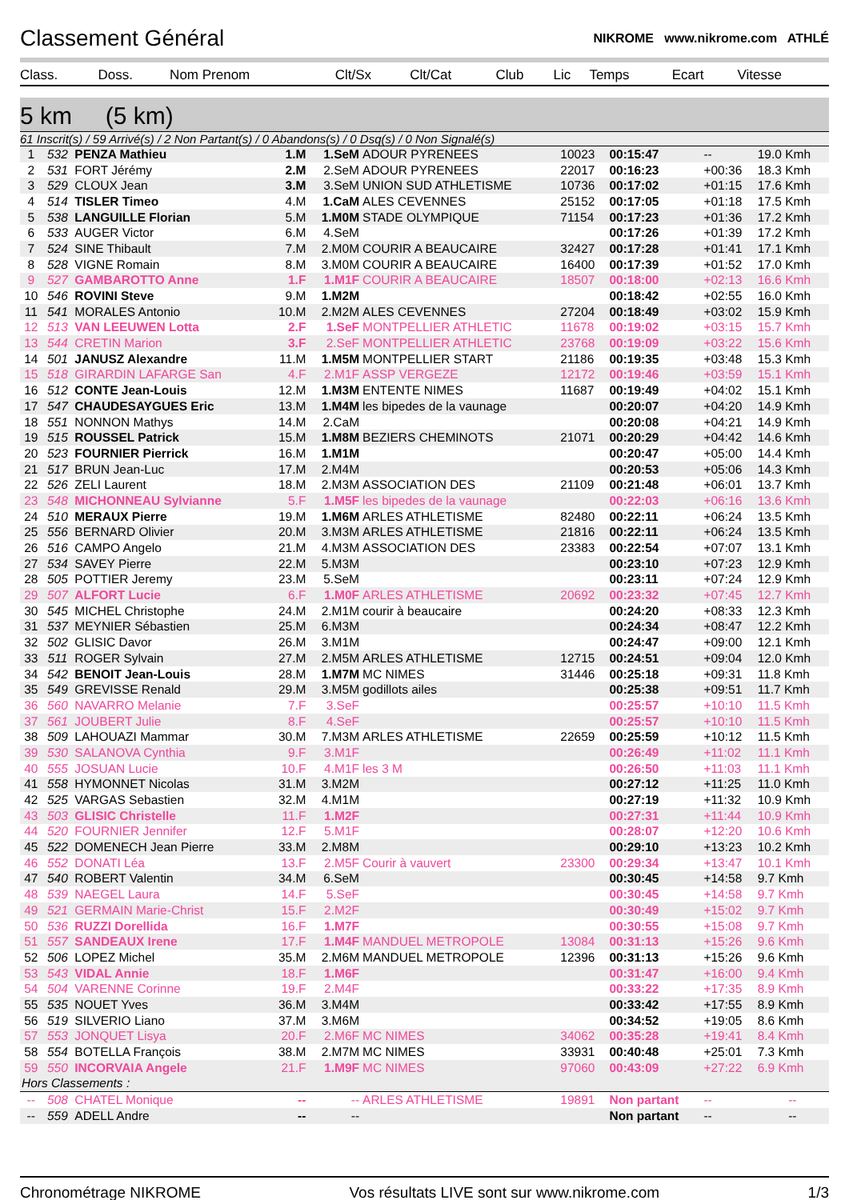Classement Général
NIKROME www.nikrome.com ATHLÉ
| Class. | Doss. | Nom Prenom | Clt/Sx | Clt/Cat | Club | Lic | Temps | Ecart | Vitesse |
| --- | --- | --- | --- | --- | --- | --- | --- | --- | --- |
5 km (5 km)
61 Inscrit(s) / 59 Arrivé(s) / 2 Non Partant(s) / 0 Abandons(s) / 0 Dsq(s) / 0 Non Signalé(s)
| 1 | 532 | PENZA Mathieu | 1.M | 1.SeM | ADOUR PYRENEES | 10023 | 00:15:47 | -- | 19.0 Kmh |
| 2 | 531 | FORT Jérémy | 2.M | 2.SeM | ADOUR PYRENEES | 22017 | 00:16:23 | +00:36 | 18.3 Kmh |
| 3 | 529 | CLOUX Jean | 3.M | 3.SeM | UNION SUD ATHLETISME | 10736 | 00:17:02 | +01:15 | 17.6 Kmh |
| 4 | 514 | TISLER Timeo | 4.M | 1.CaM | ALES CEVENNES | 25152 | 00:17:05 | +01:18 | 17.5 Kmh |
| 5 | 538 | LANGUILLE Florian | 5.M | 1.M0M | STADE OLYMPIQUE | 71154 | 00:17:23 | +01:36 | 17.2 Kmh |
| 6 | 533 | AUGER Victor | 6.M | 4.SeM | | | 00:17:26 | +01:39 | 17.2 Kmh |
| 7 | 524 | SINE Thibault | 7.M | 2.M0M | COURIR A BEAUCAIRE | 32427 | 00:17:28 | +01:41 | 17.1 Kmh |
| 8 | 528 | VIGNE Romain | 8.M | 3.M0M | COURIR A BEAUCAIRE | 16400 | 00:17:39 | +01:52 | 17.0 Kmh |
| 9 | 527 | GAMBAROTTO Anne | 1.F | 1.M1F | COURIR A BEAUCAIRE | 18507 | 00:18:00 | +02:13 | 16.6 Kmh |
| 10 | 546 | ROVINI Steve | 9.M | 1.M2M | | | 00:18:42 | +02:55 | 16.0 Kmh |
| 11 | 541 | MORALES Antonio | 10.M | 2.M2M | ALES CEVENNES | 27204 | 00:18:49 | +03:02 | 15.9 Kmh |
| 12 | 513 | VAN LEEUWEN Lotta | 2.F | 1.SeF | MONTPELLIER ATHLETIC | 11678 | 00:19:02 | +03:15 | 15.7 Kmh |
| 13 | 544 | CRETIN Marion | 3.F | 2.SeF | MONTPELLIER ATHLETIC | 23768 | 00:19:09 | +03:22 | 15.6 Kmh |
| 14 | 501 | JANUSZ Alexandre | 11.M | 1.M5M | MONTPELLIER START | 21186 | 00:19:35 | +03:48 | 15.3 Kmh |
| 15 | 518 | GIRARDIN LAFARGE San | 4.F | 2.M1F | ASSP VERGEZE | 12172 | 00:19:46 | +03:59 | 15.1 Kmh |
| 16 | 512 | CONTE Jean-Louis | 12.M | 1.M3M | ENTENTE NIMES | 11687 | 00:19:49 | +04:02 | 15.1 Kmh |
| 17 | 547 | CHAUDESAYGUES Eric | 13.M | 1.M4M | les bipedes de la vaunage | | 00:20:07 | +04:20 | 14.9 Kmh |
| 18 | 551 | NONNON Mathys | 14.M | 2.CaM | | | 00:20:08 | +04:21 | 14.9 Kmh |
| 19 | 515 | ROUSSEL Patrick | 15.M | 1.M8M | BEZIERS CHEMINOTS | 21071 | 00:20:29 | +04:42 | 14.6 Kmh |
| 20 | 523 | FOURNIER Pierrick | 16.M | 1.M1M | | | 00:20:47 | +05:00 | 14.4 Kmh |
| 21 | 517 | BRUN Jean-Luc | 17.M | 2.M4M | | | 00:20:53 | +05:06 | 14.3 Kmh |
| 22 | 526 | ZELI Laurent | 18.M | 2.M3M | ASSOCIATION DES | 21109 | 00:21:48 | +06:01 | 13.7 Kmh |
| 23 | 548 | MICHONNEAU Sylvianne | 5.F | 1.M5F | les bipedes de la vaunage | | 00:22:03 | +06:16 | 13.6 Kmh |
| 24 | 510 | MERAUX Pierre | 19.M | 1.M6M | ARLES ATHLETISME | 82480 | 00:22:11 | +06:24 | 13.5 Kmh |
| 25 | 556 | BERNARD Olivier | 20.M | 3.M3M | ARLES ATHLETISME | 21816 | 00:22:11 | +06:24 | 13.5 Kmh |
| 26 | 516 | CAMPO Angelo | 21.M | 4.M3M | ASSOCIATION DES | 23383 | 00:22:54 | +07:07 | 13.1 Kmh |
| 27 | 534 | SAVEY Pierre | 22.M | 5.M3M | | | 00:23:10 | +07:23 | 12.9 Kmh |
| 28 | 505 | POTTIER Jeremy | 23.M | 5.SeM | | | 00:23:11 | +07:24 | 12.9 Kmh |
| 29 | 507 | ALFORT Lucie | 6.F | 1.M0F | ARLES ATHLETISME | 20692 | 00:23:32 | +07:45 | 12.7 Kmh |
| 30 | 545 | MICHEL Christophe | 24.M | 2.M1M | courir à beaucaire | | 00:24:20 | +08:33 | 12.3 Kmh |
| 31 | 537 | MEYNIER Sébastien | 25.M | 6.M3M | | | 00:24:34 | +08:47 | 12.2 Kmh |
| 32 | 502 | GLISIC Davor | 26.M | 3.M1M | | | 00:24:47 | +09:00 | 12.1 Kmh |
| 33 | 511 | ROGER Sylvain | 27.M | 2.M5M | ARLES ATHLETISME | 12715 | 00:24:51 | +09:04 | 12.0 Kmh |
| 34 | 542 | BENOIT Jean-Louis | 28.M | 1.M7M | MC NIMES | 31446 | 00:25:18 | +09:31 | 11.8 Kmh |
| 35 | 549 | GREVISSE Renald | 29.M | 3.M5M | godillots ailes | | 00:25:38 | +09:51 | 11.7 Kmh |
| 36 | 560 | NAVARRO Melanie | 7.F | 3.SeF | | | 00:25:57 | +10:10 | 11.5 Kmh |
| 37 | 561 | JOUBERT Julie | 8.F | 4.SeF | | | 00:25:57 | +10:10 | 11.5 Kmh |
| 38 | 509 | LAHOUAZI Mammar | 30.M | 7.M3M | ARLES ATHLETISME | 22659 | 00:25:59 | +10:12 | 11.5 Kmh |
| 39 | 530 | SALANOVA Cynthia | 9.F | 3.M1F | | | 00:26:49 | +11:02 | 11.1 Kmh |
| 40 | 555 | JOSUAN Lucie | 10.F | 4.M1F | les 3 M | | 00:26:50 | +11:03 | 11.1 Kmh |
| 41 | 558 | HYMONNET Nicolas | 31.M | 3.M2M | | | 00:27:12 | +11:25 | 11.0 Kmh |
| 42 | 525 | VARGAS Sebastien | 32.M | 4.M1M | | | 00:27:19 | +11:32 | 10.9 Kmh |
| 43 | 503 | GLISIC Christelle | 11.F | 1.M2F | | | 00:27:31 | +11:44 | 10.9 Kmh |
| 44 | 520 | FOURNIER Jennifer | 12.F | 5.M1F | | | 00:28:07 | +12:20 | 10.6 Kmh |
| 45 | 522 | DOMENECH Jean Pierre | 33.M | 2.M8M | | | 00:29:10 | +13:23 | 10.2 Kmh |
| 46 | 552 | DONATI Léa | 13.F | 2.M5F | Courir à vauvert | 23300 | 00:29:34 | +13:47 | 10.1 Kmh |
| 47 | 540 | ROBERT Valentin | 34.M | 6.SeM | | | 00:30:45 | +14:58 | 9.7 Kmh |
| 48 | 539 | NAEGEL Laura | 14.F | 5.SeF | | | 00:30:45 | +14:58 | 9.7 Kmh |
| 49 | 521 | GERMAIN Marie-Christ | 15.F | 2.M2F | | | 00:30:49 | +15:02 | 9.7 Kmh |
| 50 | 536 | RUZZI Dorellida | 16.F | 1.M7F | | | 00:30:55 | +15:08 | 9.7 Kmh |
| 51 | 557 | SANDEAUX Irene | 17.F | 1.M4F | MANDUEL METROPOLE | 13084 | 00:31:13 | +15:26 | 9.6 Kmh |
| 52 | 506 | LOPEZ Michel | 35.M | 2.M6M | MANDUEL METROPOLE | 12396 | 00:31:13 | +15:26 | 9.6 Kmh |
| 53 | 543 | VIDAL Annie | 18.F | 1.M6F | | | 00:31:47 | +16:00 | 9.4 Kmh |
| 54 | 504 | VARENNE Corinne | 19.F | 2.M4F | | | 00:33:22 | +17:35 | 8.9 Kmh |
| 55 | 535 | NOUET Yves | 36.M | 3.M4M | | | 00:33:42 | +17:55 | 8.9 Kmh |
| 56 | 519 | SILVERIO Liano | 37.M | 3.M6M | | | 00:34:52 | +19:05 | 8.6 Kmh |
| 57 | 553 | JONQUET Lisya | 20.F | 2.M6F | MC NIMES | 34062 | 00:35:28 | +19:41 | 8.4 Kmh |
| 58 | 554 | BOTELLA François | 38.M | 2.M7M | MC NIMES | 33931 | 00:40:48 | +25:01 | 7.3 Kmh |
| 59 | 550 | INCORVAIA Angele | 21.F | 1.M9F | MC NIMES | 97060 | 00:43:09 | +27:22 | 6.9 Kmh |
| Hors Classements : | | | | | | | | | |
| -- | 508 | CHATEL Monique | -- | -- | ARLES ATHLETISME | 19891 | Non partant | -- | -- |
| -- | 559 | ADELL Andre | -- | -- | | | Non partant | -- | -- |
Chronométrage NIKROME Vos résultats LIVE sont sur www.nikrome.com 1/3